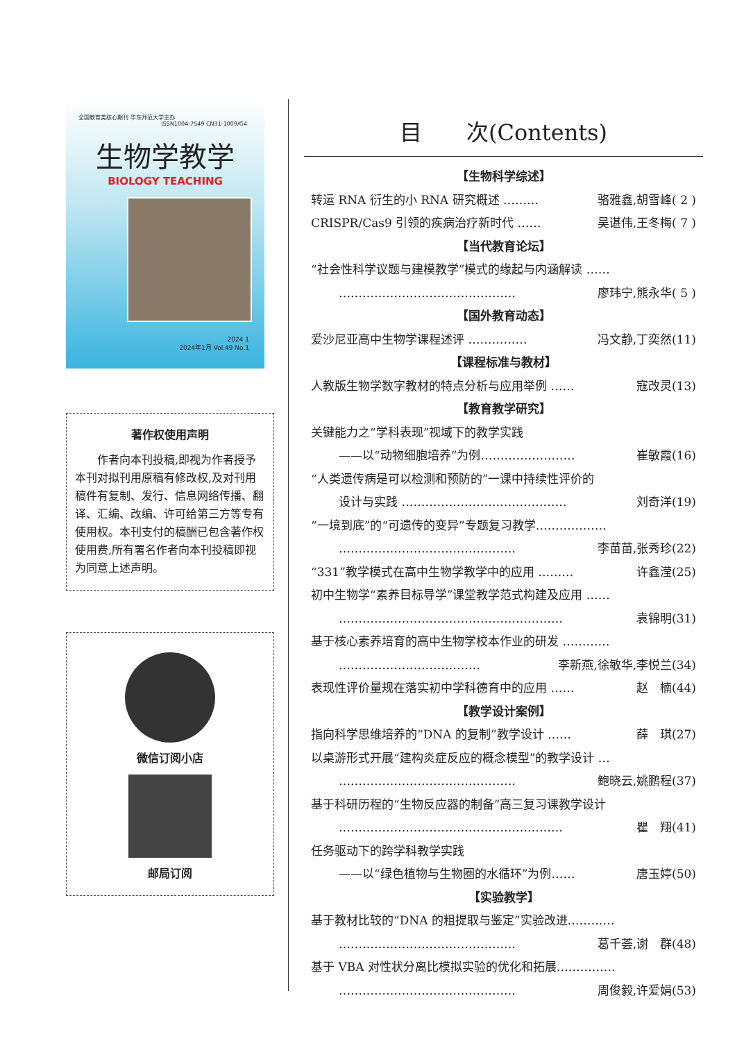全国教育类核心期刊 华东师范大学主办 ISSN1004-7549 CN31-1009/G4
生物学教学
BIOLOGY TEACHING
2024 1
2024年1月 Vol.49 No.1
著作权使用声明
　　作者向本刊投稿,即视为作者授予本刊对拟刊用原稿有修改权,及对刊用稿件有复制、发行、信息网络传播、翻译、汇编、改编、许可给第三方等专有使用权。本刊支付的稿酬已包含著作权使用费,所有署名作者向本刊投稿即视为同意上述声明。
微信订阅小店
邮局订阅
目　　次(Contents)
【生物科学综述】
转运 RNA 衍生的小 RNA 研究概述 ……… 骆雅鑫,胡雪峰( 2 )
CRISPR/Cas9 引领的疾病治疗新时代 …… 吴谌伟,王冬梅( 7 )
【当代教育论坛】
“社会性科学议题与建模教学”模式的缘起与内涵解读 ……
……………………………………… 廖玮宁,熊永华( 5 )
【国外教育动态】
爱沙尼亚高中生物学课程述评 …………… 冯文静,丁奕然(11)
【课程标准与教材】
人教版生物学数字教材的特点分析与应用举例 …… 寇改灵(13)
【教育教学研究】
关键能力之“学科表现”视域下的教学实践
——以“动物细胞培养”为例…………………… 崔敏霞(16)
“人类遗传病是可以检测和预防的”一课中持续性评价的
设计与实践 …………………………………… 刘奇洋(19)
“一境到底”的“可遗传的变异”专题复习教学………………
……………………………………… 李苗苗,张秀珍(22)
“331”教学模式在高中生物学教学中的应用 ……… 许鑫滢(25)
初中生物学“素养目标导学”课堂教学范式构建及应用 ……
………………………………………………… 袁锦明(31)
基于核心素养培育的高中生物学校本作业的研发 …………
……………………………… 李新燕,徐敏华,李悦兰(34)
表现性评价量规在落实初中学科德育中的应用 …… 赵　楠(44)
【教学设计案例】
指向科学思维培养的“DNA 的复制”教学设计 …… 薛　琪(27)
以桌游形式开展“建构炎症反应的概念模型”的教学设计 …
……………………………………… 鲍晓云,姚鹏程(37)
基于科研历程的“生物反应器的制备”高三复习课教学设计
………………………………………………… 瞿　翔(41)
任务驱动下的跨学科教学实践
——以“绿色植物与生物圈的水循环”为例…… 唐玉婷(50)
【实验教学】
基于教材比较的“DNA 的粗提取与鉴定”实验改进…………
……………………………………… 葛千荟,谢　群(48)
基于 VBA 对性状分离比模拟实验的优化和拓展……………
……………………………………… 周俊毅,许爱娟(53)